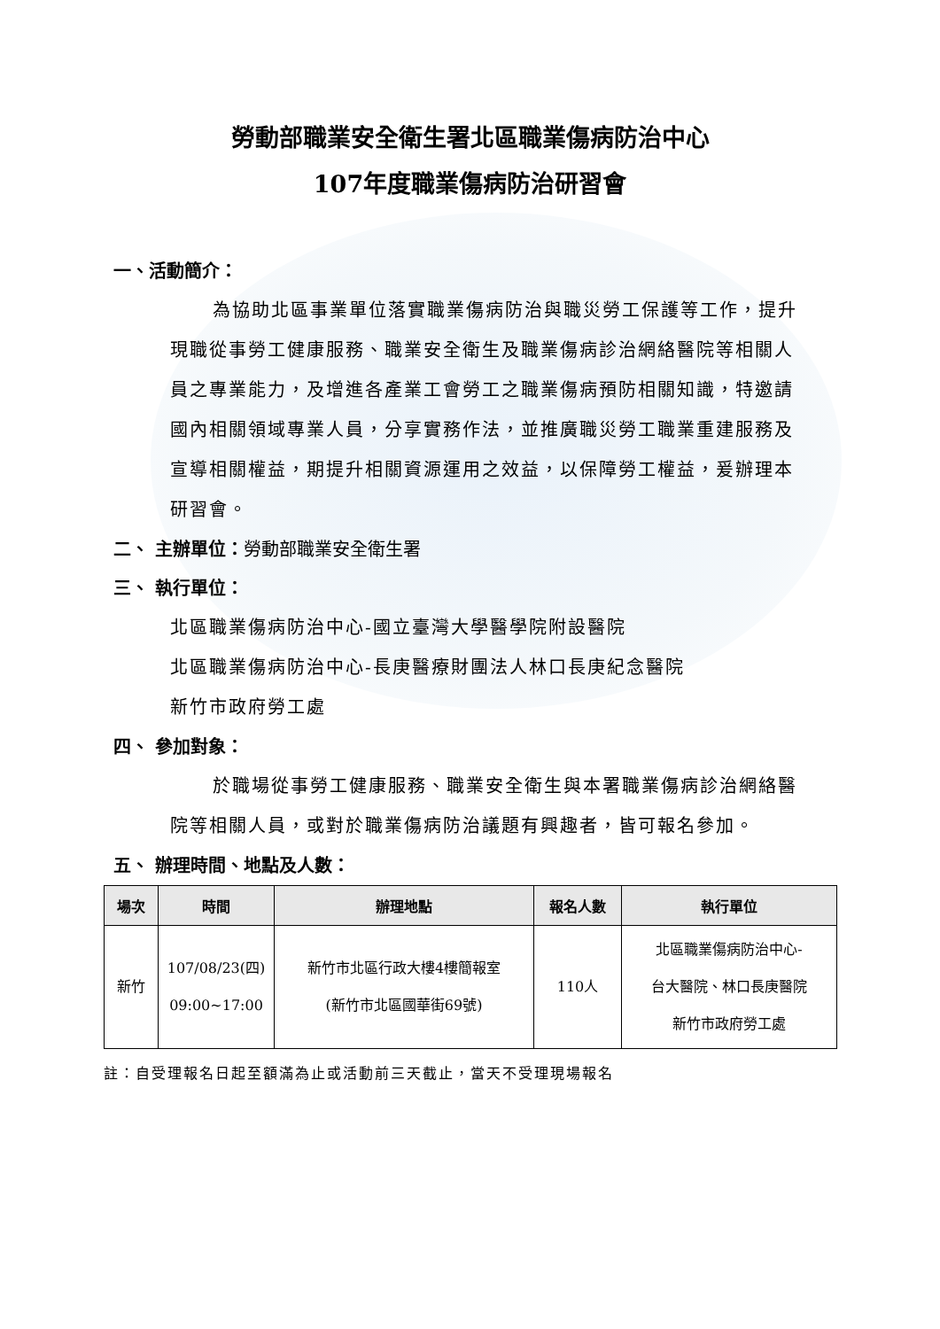勞動部職業安全衛生署北區職業傷病防治中心
107年度職業傷病防治研習會
一、活動簡介：
為協助北區事業單位落實職業傷病防治與職災勞工保護等工作，提升現職從事勞工健康服務、職業安全衛生及職業傷病診治網絡醫院等相關人員之專業能力，及增進各產業工會勞工之職業傷病預防相關知識，特邀請國內相關領域專業人員，分享實務作法，並推廣職災勞工職業重建服務及宣導相關權益，期提升相關資源運用之效益，以保障勞工權益，爰辦理本研習會。
二、 主辦單位：勞動部職業安全衛生署
三、 執行單位：
北區職業傷病防治中心-國立臺灣大學醫學院附設醫院
北區職業傷病防治中心-長庚醫療財團法人林口長庚紀念醫院
新竹市政府勞工處
四、 參加對象：
於職場從事勞工健康服務、職業安全衛生與本署職業傷病診治網絡醫院等相關人員，或對於職業傷病防治議題有興趣者，皆可報名參加。
五、 辦理時間、地點及人數：
| 場次 | 時間 | 辦理地點 | 報名人數 | 執行單位 |
| --- | --- | --- | --- | --- |
| 新竹 | 107/08/23(四) 09:00~17:00 | 新竹市北區行政大樓4樓簡報室 (新竹市北區國華街69號) | 110人 | 北區職業傷病防治中心- 台大醫院、林口長庚醫院 新竹市政府勞工處 |
註：自受理報名日起至額滿為止或活動前三天截止，當天不受理現場報名